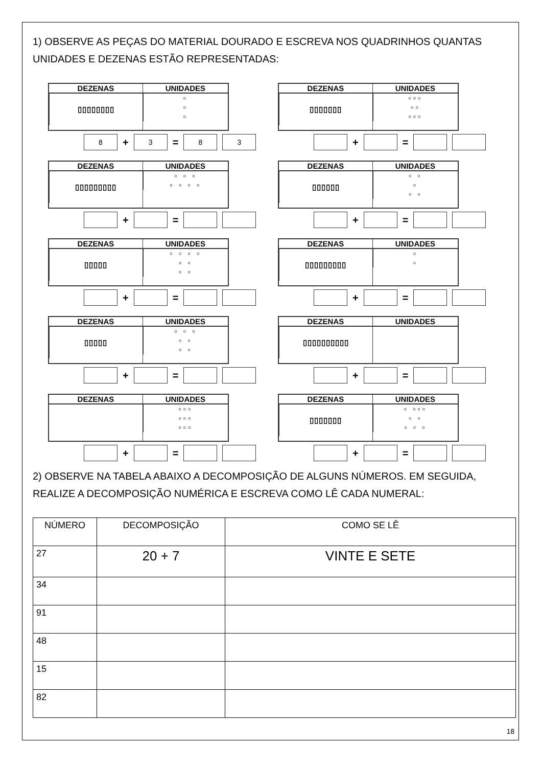1) OBSERVE AS PEÇAS DO MATERIAL DOURADO E ESCREVA NOS QUADRINHOS QUANTAS UNIDADES E DEZENAS ESTÃO REPRESENTADAS:
DEZENAS
▯▯▯▯▯▯▯▯
UNIDADES
▫
▫
▫
8 + 3 = 8 3
DEZENAS
▯▯▯▯▯▯▯
UNIDADES
▫▫▫
▫▫
▫▫▫
+ =
DEZENAS
▯▯▯▯▯▯▯▯▯
UNIDADES
▫ ▫ ▫
▫ ▫ ▫ ▫
+ =
DEZENAS
▯▯▯▯▯▯
UNIDADES
▫ ▫
▫
▫ ▫
+ =
DEZENAS
▯▯▯▯▯
UNIDADES
▫ ▫ ▫ ▫
▫ ▫
▫ ▫
+ =
DEZENAS
▯▯▯▯▯▯▯▯▯
UNIDADES
▫
▫
+ =
DEZENAS
▯▯▯▯▯
UNIDADES
▫ ▫ ▫
▫ ▫
▫ ▫
+ =
DEZENAS
▯▯▯▯▯▯▯▯▯▯
UNIDADES
+ =
DEZENAS UNIDADES
▫▫▫
▫▫▫
▫▫▫
+ =
DEZENAS
▯▯▯▯▯▯▯
UNIDADES
▫ ▫▫▫
▫ ▫
▫ ▫ ▫
+ =
2) OBSERVE NA TABELA ABAIXO A DECOMPOSIÇÃO DE ALGUNS NÚMEROS. EM SEGUIDA, REALIZE A DECOMPOSIÇÃO NUMÉRICA E ESCREVA COMO LÊ CADA NUMERAL:
| NÚMERO | DECOMPOSIÇÃO | COMO SE LÊ |
| --- | --- | --- |
| 27 | 20 + 7 | VINTE E SETE |
| 34 | | |
| 91 | | |
| 48 | | |
| 15 | | |
| 82 | | |
18